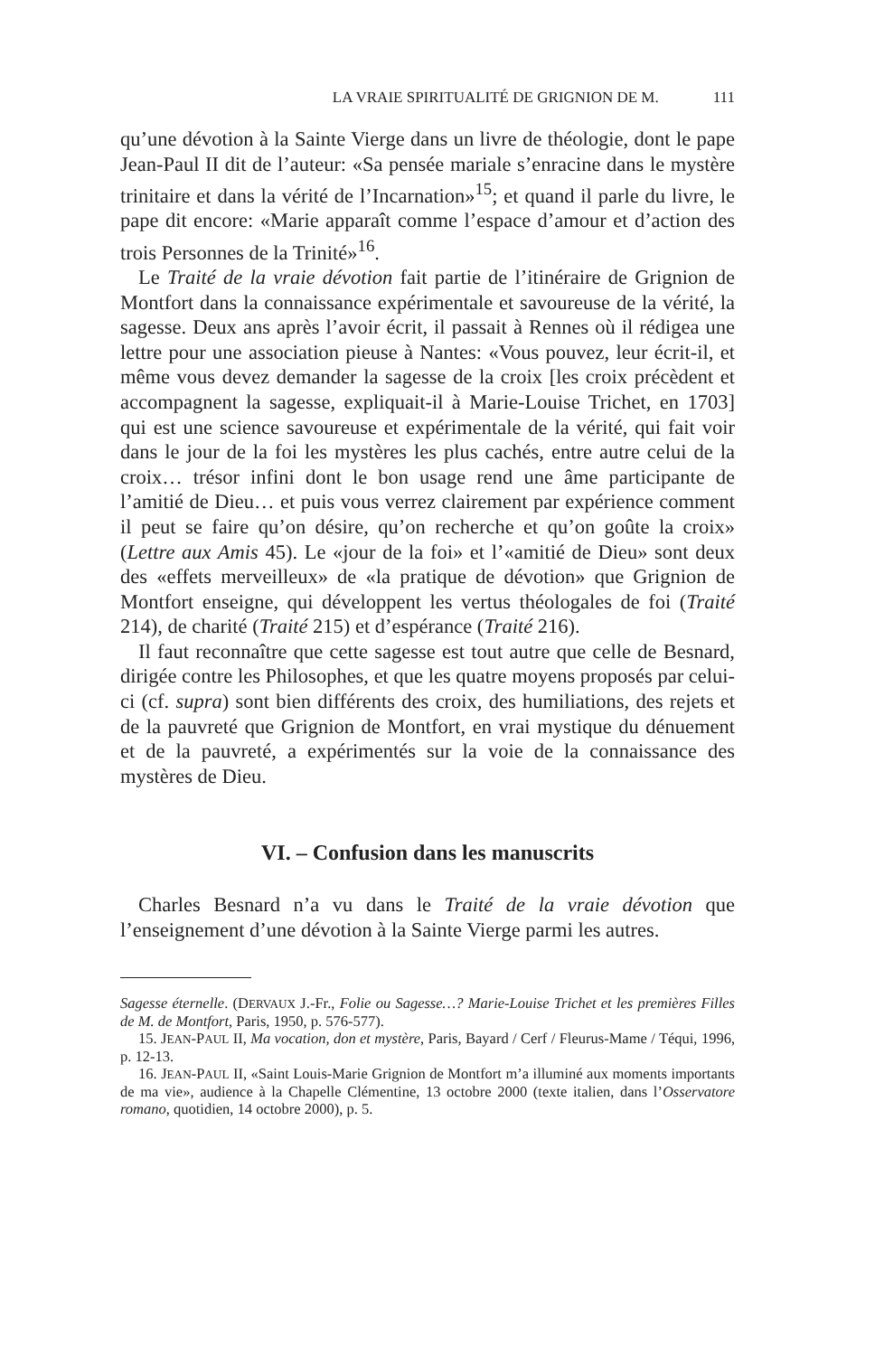LA VRAIE SPIRITUALITÉ DE GRIGNION DE M. 111
qu’une dévotion à la Sainte Vierge dans un livre de théologie, dont le pape Jean-Paul II dit de l’auteur: «Sa pensée mariale s’enracine dans le mystère trinitaire et dans la vérité de l’Incarnation»<sup>15</sup>; et quand il parle du livre, le pape dit encore: «Marie apparaît comme l’espace d’amour et d’action des trois Personnes de la Trinité»<sup>16</sup>.
Le Traité de la vraie dévotion fait partie de l’itinéraire de Grignion de Montfort dans la connaissance expérimentale et savoureuse de la vérité, la sagesse. Deux ans après l’avoir écrit, il passait à Rennes où il rédigea une lettre pour une association pieuse à Nantes: «Vous pouvez, leur écrit-il, et même vous devez demander la sagesse de la croix [les croix précèdent et accompagnent la sagesse, expliquait-il à Marie-Louise Trichet, en 1703] qui est une science savoureuse et expérimentale de la vérité, qui fait voir dans le jour de la foi les mystères les plus cachés, entre autre celui de la croix… trésor infini dont le bon usage rend une âme participante de l’amitié de Dieu… et puis vous verrez clairement par expérience comment il peut se faire qu’on désire, qu’on recherche et qu’on goûte la croix» (Lettre aux Amis 45). Le «jour de la foi» et l’«amitié de Dieu» sont deux des «effets merveilleux» de «la pratique de dévotion» que Grignion de Montfort enseigne, qui développent les vertus théologales de foi (Traité 214), de charité (Traité 215) et d’espérance (Traité 216).
Il faut reconnaître que cette sagesse est tout autre que celle de Besnard, dirigée contre les Philosophes, et que les quatre moyens proposés par celui-ci (cf. supra) sont bien différents des croix, des humiliations, des rejets et de la pauvreté que Grignion de Montfort, en vrai mystique du dénuement et de la pauvreté, a expérimentés sur la voie de la connaissance des mystères de Dieu.
VI. – Confusion dans les manuscrits
Charles Besnard n’a vu dans le Traité de la vraie dévotion que l’enseignement d’une dévotion à la Sainte Vierge parmi les autres.
Sagesse éternelle. (DERVAUX J.-Fr., Folie ou Sagesse…? Marie-Louise Trichet et les premières Filles de M. de Montfort, Paris, 1950, p. 576-577).
15. JEAN-PAUL II, Ma vocation, don et mystère, Paris, Bayard / Cerf / Fleurus-Mame / Téqui, 1996, p. 12-13.
16. JEAN-PAUL II, «Saint Louis-Marie Grignion de Montfort m’a illuminé aux moments importants de ma vie», audience à la Chapelle Clémentine, 13 octobre 2000 (texte italien, dans l’Osservatore romano, quotidien, 14 octobre 2000), p. 5.